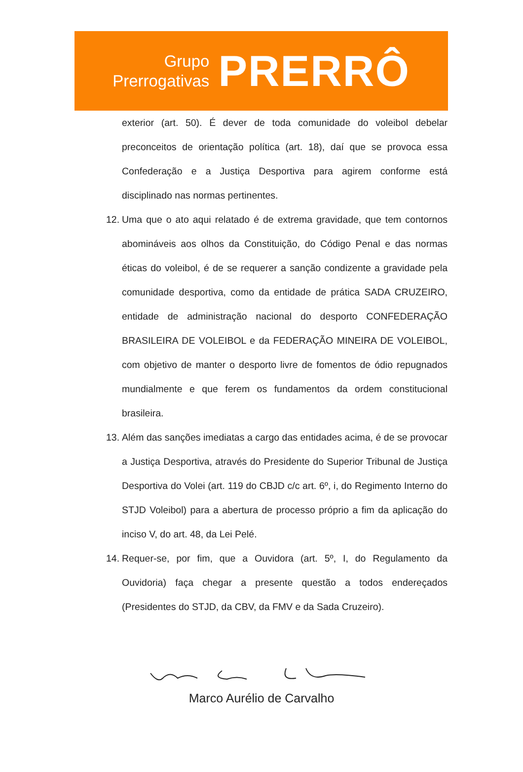Grupo
Prerrogativas
PRERRÔ
exterior (art. 50). É dever de toda comunidade do voleibol debelar preconceitos de orientação política (art. 18), daí que se provoca essa Confederação e a Justiça Desportiva para agirem conforme está disciplinado nas normas pertinentes.
12.
Uma que o ato aqui relatado é de extrema gravidade, que tem contornos abomináveis aos olhos da Constituição, do Código Penal e das normas éticas do voleibol, é de se requerer a sanção condizente a gravidade pela comunidade desportiva, como da entidade de prática SADA CRUZEIRO, entidade de administração nacional do desporto CONFEDERAÇÃO BRASILEIRA DE VOLEIBOL e da FEDERAÇÃO MINEIRA DE VOLEIBOL, com objetivo de manter o desporto livre de fomentos de ódio repugnados mundialmente e que ferem os fundamentos da ordem constitucional brasileira.
13.
Além das sanções imediatas a cargo das entidades acima, é de se provocar a Justiça Desportiva, através do Presidente do Superior Tribunal de Justiça Desportiva do Volei (art. 119 do CBJD c/c art. 6º, i, do Regimento Interno do STJD Voleibol) para a abertura de processo próprio a fim da aplicação do inciso V, do art. 48, da Lei Pelé.
14.
Requer-se, por fim, que a Ouvidora (art. 5º, I, do Regulamento da Ouvidoria) faça chegar a presente questão a todos endereçados (Presidentes do STJD, da CBV, da FMV e da Sada Cruzeiro).
Marco Aurélio de Carvalho